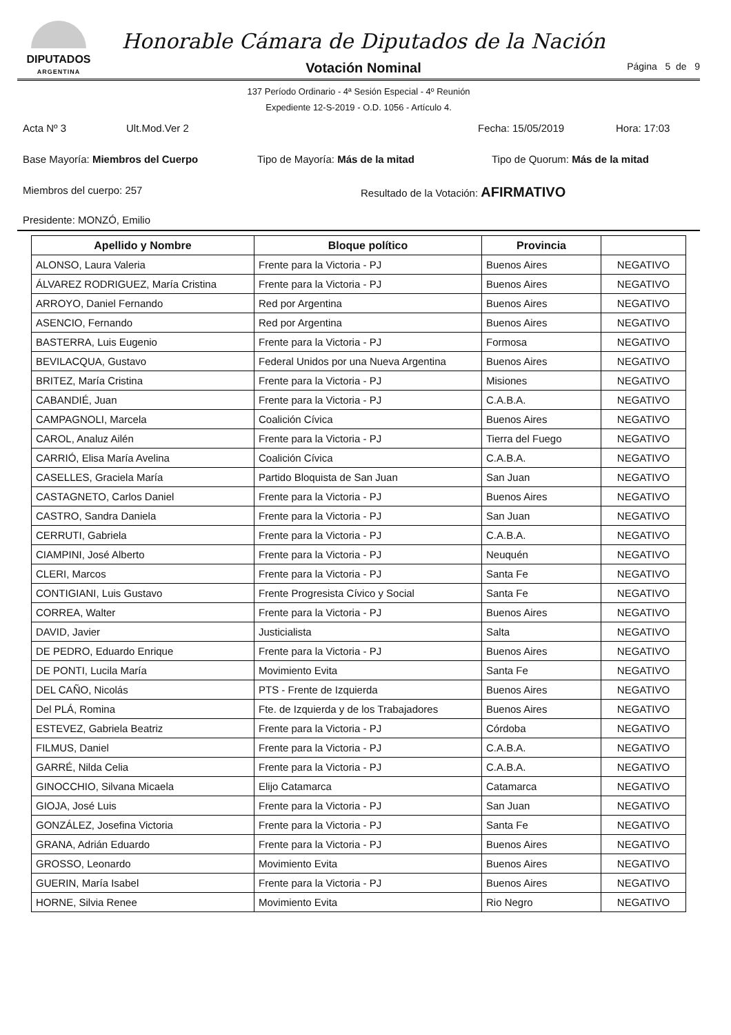DIPUTADOS
ARGENTINA
Honorable Cámara de Diputados de la Nación
Votación Nominal
Página 5 de 9
137 Período Ordinario - 4ª Sesión Especial - 4º Reunión
Expediente 12-S-2019 - O.D. 1056 - Artículo 4.
Acta Nº 3 Ult.Mod.Ver 2 Fecha: 15/05/2019 Hora: 17:03
Base Mayoría: Miembros del Cuerpo Tipo de Mayoría: Más de la mitad Tipo de Quorum: Más de la mitad
Miembros del cuerpo: 257 Resultado de la Votación: AFIRMATIVO
Presidente: MONZÓ, Emilio
| Apellido y Nombre | Bloque político | Provincia | |
| --- | --- | --- | --- |
| ALONSO, Laura Valeria | Frente para la Victoria - PJ | Buenos Aires | NEGATIVO |
| ÁLVAREZ RODRIGUEZ, María Cristina | Frente para la Victoria - PJ | Buenos Aires | NEGATIVO |
| ARROYO, Daniel Fernando | Red por Argentina | Buenos Aires | NEGATIVO |
| ASENCIO, Fernando | Red por Argentina | Buenos Aires | NEGATIVO |
| BASTERRA, Luis Eugenio | Frente para la Victoria - PJ | Formosa | NEGATIVO |
| BEVILACQUA, Gustavo | Federal Unidos por una Nueva Argentina | Buenos Aires | NEGATIVO |
| BRITEZ, María Cristina | Frente para la Victoria - PJ | Misiones | NEGATIVO |
| CABANDIÉ, Juan | Frente para la Victoria - PJ | C.A.B.A. | NEGATIVO |
| CAMPAGNOLI, Marcela | Coalición Cívica | Buenos Aires | NEGATIVO |
| CAROL, Analuz Ailén | Frente para la Victoria - PJ | Tierra del Fuego | NEGATIVO |
| CARRIÓ, Elisa María Avelina | Coalición Cívica | C.A.B.A. | NEGATIVO |
| CASELLES, Graciela María | Partido Bloquista de San Juan | San Juan | NEGATIVO |
| CASTAGNETO, Carlos Daniel | Frente para la Victoria - PJ | Buenos Aires | NEGATIVO |
| CASTRO, Sandra Daniela | Frente para la Victoria - PJ | San Juan | NEGATIVO |
| CERRUTI, Gabriela | Frente para la Victoria - PJ | C.A.B.A. | NEGATIVO |
| CIAMPINI, José Alberto | Frente para la Victoria - PJ | Neuquén | NEGATIVO |
| CLERI, Marcos | Frente para la Victoria - PJ | Santa Fe | NEGATIVO |
| CONTIGIANI, Luis Gustavo | Frente Progresista Cívico y Social | Santa Fe | NEGATIVO |
| CORREA, Walter | Frente para la Victoria - PJ | Buenos Aires | NEGATIVO |
| DAVID, Javier | Justicialista | Salta | NEGATIVO |
| DE PEDRO, Eduardo Enrique | Frente para la Victoria - PJ | Buenos Aires | NEGATIVO |
| DE PONTI, Lucila María | Movimiento Evita | Santa Fe | NEGATIVO |
| DEL CAÑO, Nicolás | PTS - Frente de Izquierda | Buenos Aires | NEGATIVO |
| Del PLÁ, Romina | Fte. de Izquierda y de los Trabajadores | Buenos Aires | NEGATIVO |
| ESTEVEZ, Gabriela Beatriz | Frente para la Victoria - PJ | Córdoba | NEGATIVO |
| FILMUS, Daniel | Frente para la Victoria - PJ | C.A.B.A. | NEGATIVO |
| GARRÉ, Nilda Celia | Frente para la Victoria - PJ | C.A.B.A. | NEGATIVO |
| GINOCCHIO, Silvana Micaela | Elijo Catamarca | Catamarca | NEGATIVO |
| GIOJA, José Luis | Frente para la Victoria - PJ | San Juan | NEGATIVO |
| GONZÁLEZ, Josefina Victoria | Frente para la Victoria - PJ | Santa Fe | NEGATIVO |
| GRANA, Adrián Eduardo | Frente para la Victoria - PJ | Buenos Aires | NEGATIVO |
| GROSSO, Leonardo | Movimiento Evita | Buenos Aires | NEGATIVO |
| GUERIN, María Isabel | Frente para la Victoria - PJ | Buenos Aires | NEGATIVO |
| HORNE, Silvia Renee | Movimiento Evita | Rio Negro | NEGATIVO |